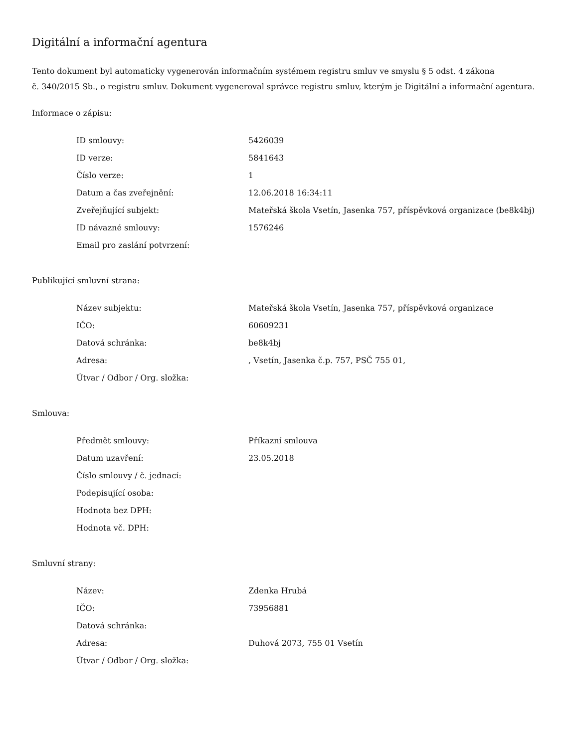Digitální a informační agentura
Tento dokument byl automaticky vygenerován informačním systémem registru smluv ve smyslu § 5 odst. 4 zákona
č. 340/2015 Sb., o registru smluv. Dokument vygeneroval správce registru smluv, kterým je Digitální a informační agentura.
Informace o zápisu:
| ID smlouvy: | 5426039 |
| ID verze: | 5841643 |
| Číslo verze: | 1 |
| Datum a čas zveřejnění: | 12.06.2018 16:34:11 |
| Zveřejňující subjekt: | Mateřská škola Vsetín, Jasenka 757, příspěvková organizace (be8k4bj) |
| ID návazné smlouvy: | 1576246 |
| Email pro zaslání potvrzení: | |
Publikující smluvní strana:
| Název subjektu: | Mateřská škola Vsetín, Jasenka 757, příspěvková organizace |
| IČO: | 60609231 |
| Datová schránka: | be8k4bj |
| Adresa: | , Vsetín, Jasenka č.p. 757, PSČ 755 01, |
| Útvar / Odbor / Org. složka: | |
Smlouva:
| Předmět smlouvy: | Příkazní smlouva |
| Datum uzavření: | 23.05.2018 |
| Číslo smlouvy / č. jednací: | |
| Podepisující osoba: | |
| Hodnota bez DPH: | |
| Hodnota vč. DPH: | |
Smluvní strany:
| Název: | Zdenka Hrubá |
| IČO: | 73956881 |
| Datová schránka: | |
| Adresa: | Duhová 2073, 755 01 Vsetín |
| Útvar / Odbor / Org. složka: | |